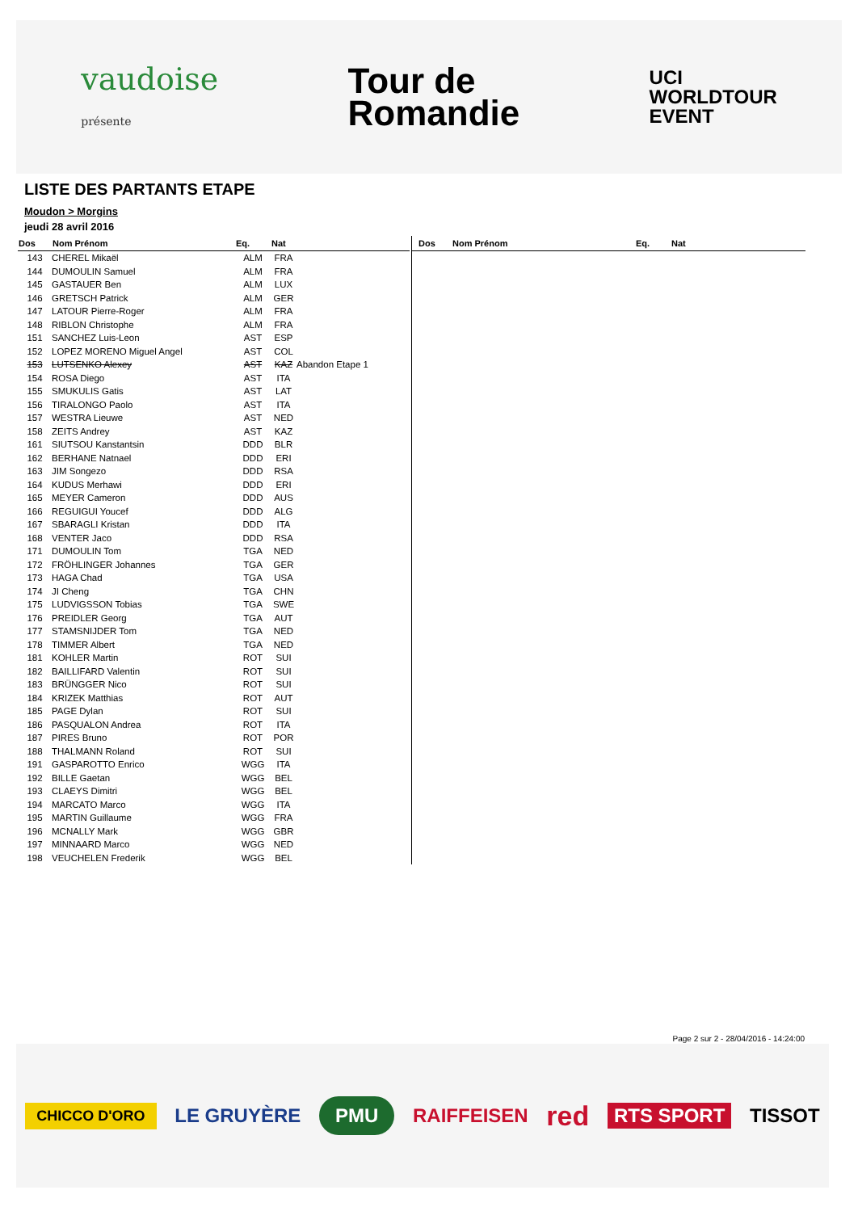vaudoise
présente
Tour de
Romandie
UCI
WORLDTOUR
EVENT
LISTE DES PARTANTS ETAPE
Moudon > Morgins
jeudi 28 avril 2016
| Dos | Nom Prénom | Eq. | Nat | |
| --- | --- | --- | --- | --- |
| 143 | CHEREL Mikaël | ALM | FRA | |
| 144 | DUMOULIN Samuel | ALM | FRA | |
| 145 | GASTAUER Ben | ALM | LUX | |
| 146 | GRETSCH Patrick | ALM | GER | |
| 147 | LATOUR Pierre-Roger | ALM | FRA | |
| 148 | RIBLON Christophe | ALM | FRA | |
| 151 | SANCHEZ Luis-Leon | AST | ESP | |
| 152 | LOPEZ MORENO Miguel Angel | AST | COL | |
| 153 | LUTSENKO Alexey | AST | KAZ | Abandon Etape 1 |
| 154 | ROSA Diego | AST | ITA | |
| 155 | SMUKULIS Gatis | AST | LAT | |
| 156 | TIRALONGO Paolo | AST | ITA | |
| 157 | WESTRA Lieuwe | AST | NED | |
| 158 | ZEITS Andrey | AST | KAZ | |
| 161 | SIUTSOU Kanstantsin | DDD | BLR | |
| 162 | BERHANE Natnael | DDD | ERI | |
| 163 | JIM Songezo | DDD | RSA | |
| 164 | KUDUS Merhawi | DDD | ERI | |
| 165 | MEYER Cameron | DDD | AUS | |
| 166 | REGUIGUI Youcef | DDD | ALG | |
| 167 | SBARAGLI Kristan | DDD | ITA | |
| 168 | VENTER Jaco | DDD | RSA | |
| 171 | DUMOULIN Tom | TGA | NED | |
| 172 | FRÖHLINGER Johannes | TGA | GER | |
| 173 | HAGA Chad | TGA | USA | |
| 174 | JI Cheng | TGA | CHN | |
| 175 | LUDVIGSSON Tobias | TGA | SWE | |
| 176 | PREIDLER Georg | TGA | AUT | |
| 177 | STAMSNIJDER Tom | TGA | NED | |
| 178 | TIMMER Albert | TGA | NED | |
| 181 | KOHLER Martin | ROT | SUI | |
| 182 | BAILLIFARD Valentin | ROT | SUI | |
| 183 | BRÜNGGER Nico | ROT | SUI | |
| 184 | KRIZEK Matthias | ROT | AUT | |
| 185 | PAGE Dylan | ROT | SUI | |
| 186 | PASQUALON Andrea | ROT | ITA | |
| 187 | PIRES Bruno | ROT | POR | |
| 188 | THALMANN Roland | ROT | SUI | |
| 191 | GASPAROTTO Enrico | WGG | ITA | |
| 192 | BILLE Gaetan | WGG | BEL | |
| 193 | CLAEYS Dimitri | WGG | BEL | |
| 194 | MARCATO Marco | WGG | ITA | |
| 195 | MARTIN Guillaume | WGG | FRA | |
| 196 | MCNALLY Mark | WGG | GBR | |
| 197 | MINNAARD Marco | WGG | NED | |
| 198 | VEUCHELEN Frederik | WGG | BEL | |
| Dos | Nom Prénom | Eq. | Nat | |
| --- | --- | --- | --- | --- |
Page 2 sur 2 - 28/04/2016 - 14:24:00
CHICCO D'ORO LE GRUYÈRE PMU RAIFFEISEN red RTS SPORT TISSOT